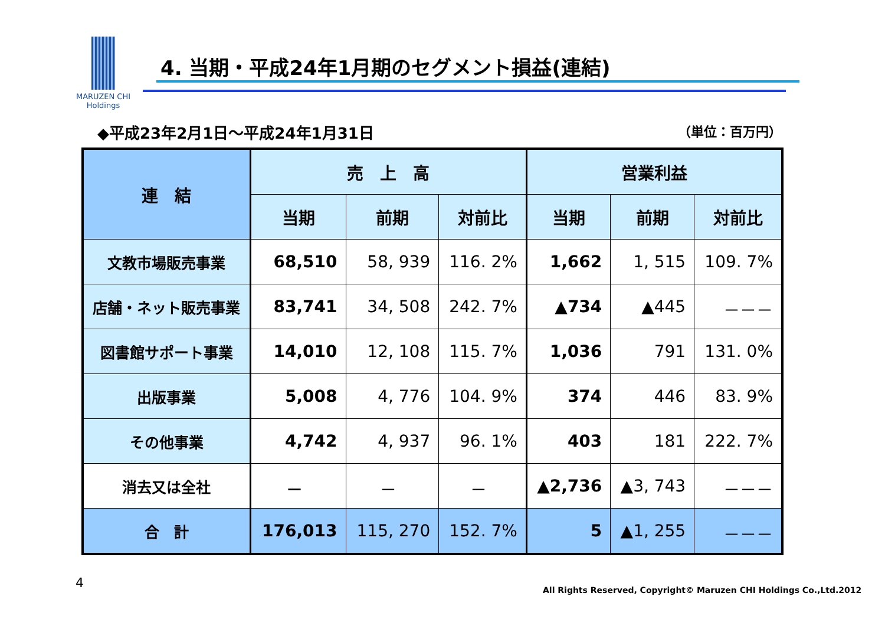MARUZEN CHI
Holdings
4. 当期・平成24年1月期のセグメント損益(連結)
◆平成23年2月1日～平成24年1月31日 （単位：百万円）
| 連 結 | 売 上 高 | | | 営業利益 | | |
| --- | --- | --- | --- | --- | --- | --- |
| | 当期 | 前期 | 対前比 | 当期 | 前期 | 対前比 |
| 文教市場販売事業 | 68,510 | 58, 939 | 116. 2% | 1,662 | 1, 515 | 109. 7% |
| 店舗・ネット販売事業 | 83,741 | 34, 508 | 242. 7% | ▲734 | ▲445 | －－－ |
| 図書館サポート事業 | 14,010 | 12, 108 | 115. 7% | 1,036 | 791 | 131. 0% |
| 出版事業 | 5,008 | 4, 776 | 104. 9% | 374 | 446 | 83. 9% |
| その他事業 | 4,742 | 4, 937 | 96. 1% | 403 | 181 | 222. 7% |
| 消去又は全社 | － | － | － | ▲2,736 | ▲3, 743 | －－－ |
| 合 計 | 176,013 | 115, 270 | 152. 7% | 5 | ▲1, 255 | －－－ |
4
All Rights Reserved, Copyright© Maruzen CHI Holdings Co.,Ltd.2012